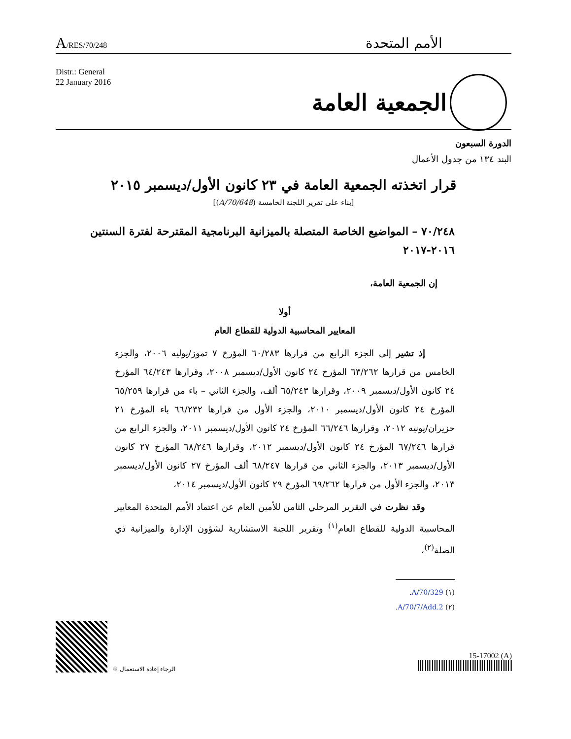A/RES/70/248
الأمم المتحدة
Distr.: General
22 January 2016
الجمعية العامة
الدورة السبعون
البند ١٣٤ من جدول الأعمال
قرار اتخذته الجمعية العامة في ٢٣ كانون الأول/ديسمبر ٢٠١٥
[بناء على تقرير اللجنة الخامسة (A/70/648)]
٧٠/٢٤٨ – المواضيع الخاصة المتصلة بالميزانية البرنامجية المقترحة لفترة السنتين ٢٠١٦-٢٠١٧
إن الجمعية العامة،
أولا
المعايير المحاسبية الدولية للقطاع العام
إذ تشير إلى الجزء الرابع من قرارها ٦٠/٢٨٣ المؤرخ ٧ تموز/يوليه ٢٠٠٦، والجزء الخامس من قرارها ٦٣/٢٦٢ المؤرخ ٢٤ كانون الأول/ديسمبر ٢٠٠٨، وقرارها ٦٤/٢٤٣ المؤرخ ٢٤ كانون الأول/ديسمبر ٢٠٠٩، وقرارها ٦٥/٢٤٣ ألف، والجزء الثاني – باء من قرارها ٦٥/٢٥٩ المؤرخ ٢٤ كانون الأول/ديسمبر ٢٠١٠، والجزء الأول من قرارها ٦٦/٢٣٢ باء المؤرخ ٢١ حزيران/يونيه ٢٠١٢، وقرارها ٦٦/٢٤٦ المؤرخ ٢٤ كانون الأول/ديسمبر ٢٠١١، والجزء الرابع من قرارها ٦٧/٢٤٦ المؤرخ ٢٤ كانون الأول/ديسمبر ٢٠١٢، وقرارها ٦٨/٢٤٦ المؤرخ ٢٧ كانون الأول/ديسمبر ٢٠١٣، والجزء الثاني من قرارها ٦٨/٢٤٧ ألف المؤرخ ٢٧ كانون الأول/ديسمبر ٢٠١٣، والجزء الأول من قرارها ٦٩/٢٦٢ المؤرخ ٢٩ كانون الأول/ديسمبر ٢٠١٤،
وقد نظرت في التقرير المرحلي الثامن للأمين العام عن اعتماد الأمم المتحدة المعايير المحاسبية الدولية للقطاع العام<sup>(١)</sup> وتقرير اللجنة الاستشارية لشؤون الإدارة والميزانية ذي الصلة<sup>(٢)</sup>،
(١) A/70/329.
(٢) A/70/7/Add.2.
♲ الرجاء إعادة الاستعمال
15-17002 (A)